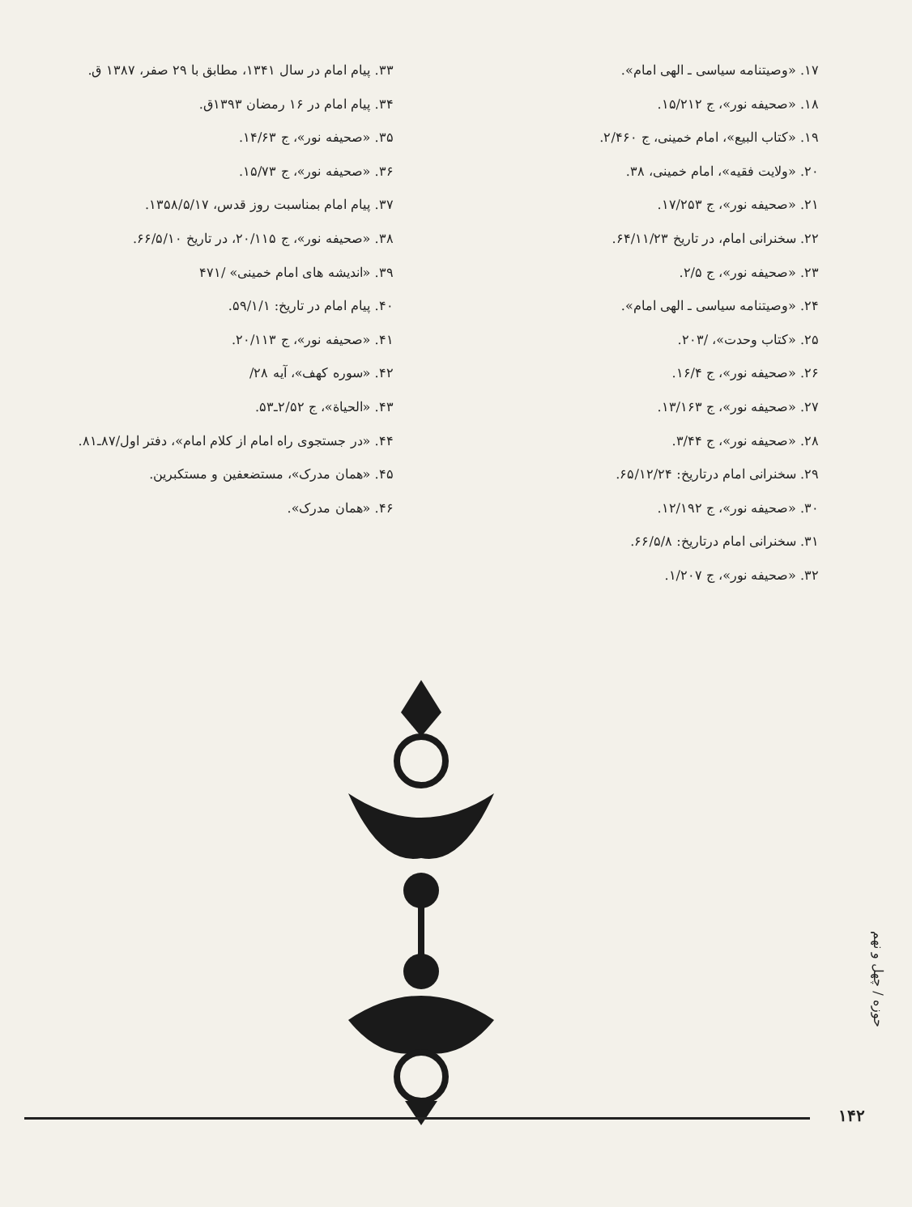۱۷. «وصیتنامه سیاسی ـ الهی امام».
۱۸. «صحیفه نور»، ج ۱۵/۲۱۲.
۱۹. «کتاب البیع»، امام خمینی، ج ۲/۴۶۰.
۲۰. «ولایت فقیه»، امام خمینی، ۳۸.
۲۱. «صحیفه نور»، ج ۱۷/۲۵۳.
۲۲. سخنرانی امام، در تاریخ ۶۴/۱۱/۲۳.
۲۳. «صحیفه نور»، ج ۲/۵.
۲۴. «وصیتنامه سیاسی ـ الهی امام».
۲۵. «کتاب وحدت»، /۲۰۳.
۲۶. «صحیفه نور»، ج ۱۶/۴.
۲۷. «صحیفه نور»، ج ۱۳/۱۶۳.
۲۸. «صحیفه نور»، ج ۳/۴۴.
۲۹. سخنرانی امام درتاریخ: ۶۵/۱۲/۲۴.
۳۰. «صحیفه نور»، ج ۱۲/۱۹۲.
۳۱. سخنرانی امام درتاریخ: ۶۶/۵/۸.
۳۲. «صحیفه نور»، ج ۱/۲۰۷.
۳۳. پیام امام در سال ۱۳۴۱، مطابق با ۲۹ صفر، ۱۳۸۷ ق.
۳۴. پیام امام در ۱۶ رمضان ۱۳۹۳ق.
۳۵. «صحیفه نور»، ج ۱۴/۶۳.
۳۶. «صحیفه نور»، ج ۱۵/۷۳.
۳۷. پیام امام بمناسبت روز قدس، ۱۳۵۸/۵/۱۷.
۳۸. «صحیفه نور»، ج ۲۰/۱۱۵، در تاریخ ۶۶/۵/۱۰.
۳۹. «اندیشه های امام خمینی» /۴۷۱
۴۰. پیام امام در تاریخ: ۵۹/۱/۱.
۴۱. «صحیفه نور»، ج ۲۰/۱۱۳.
۴۲. «سوره کهف»، آیه ۲۸/
۴۳. «الحیاة»، ج ۲/۵۲ـ۵۳.
۴۴. «در جستجوی راه امام از کلام امام»، دفتر اول/۸۷ـ۸۱.
۴۵. «همان مدرک»، مستضعفین و مستکبرین.
۴۶. «همان مدرک».
حوزه / چهل و نهم
۱۴۲